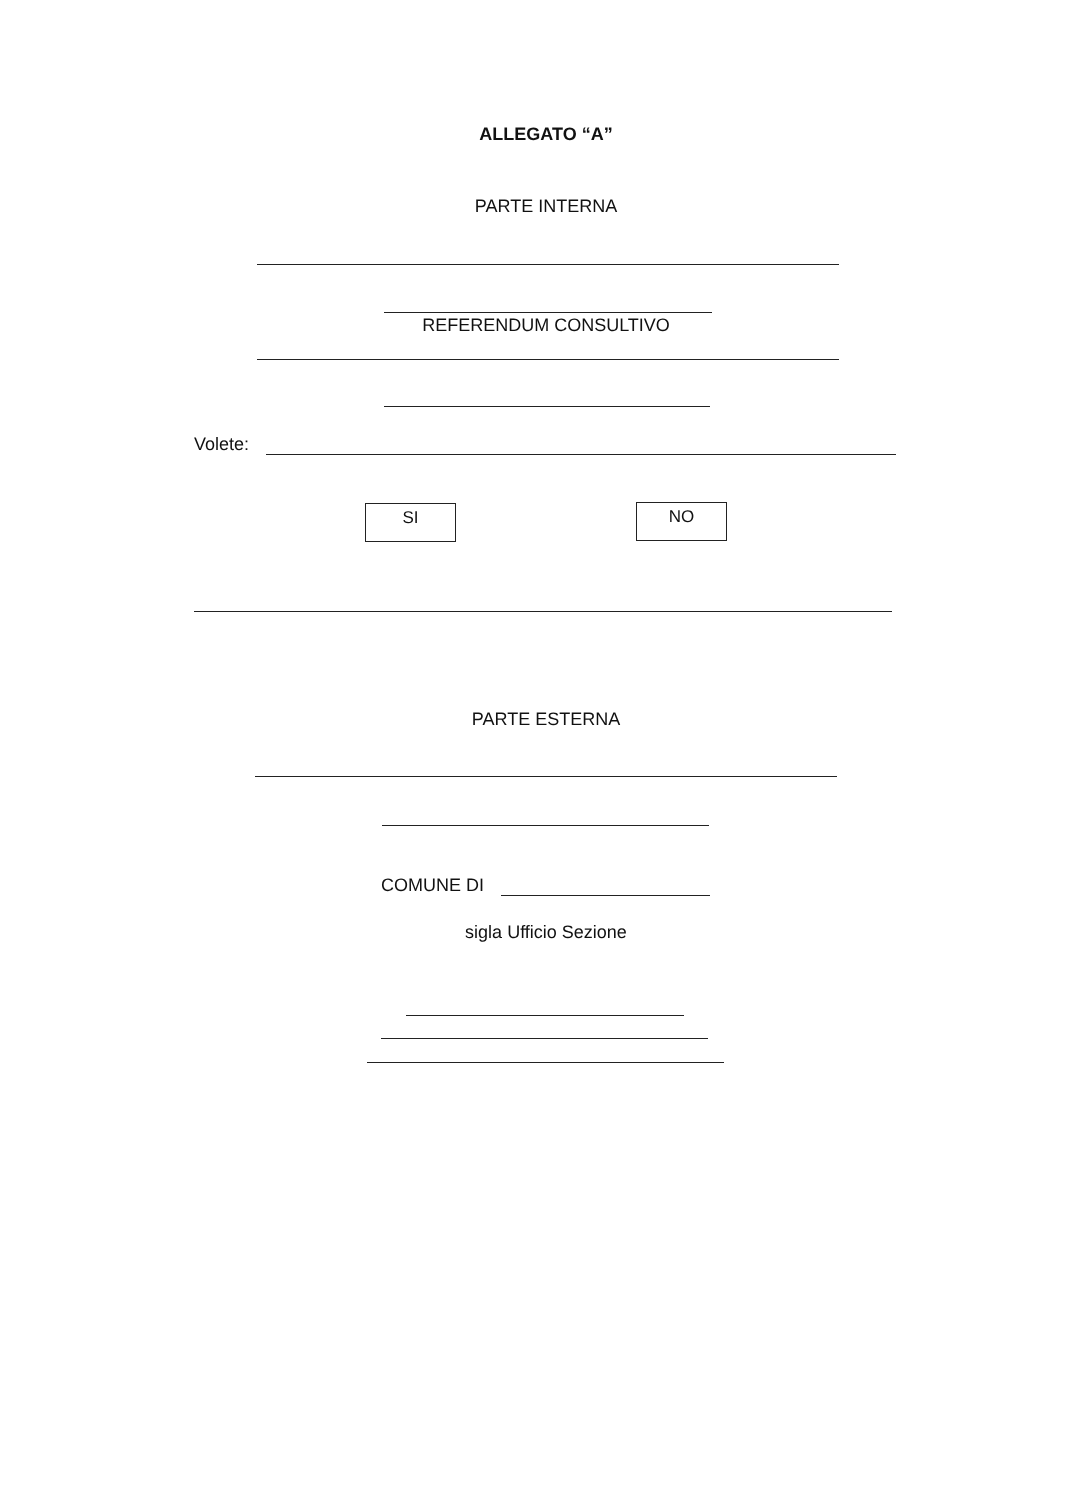ALLEGATO “A”
PARTE INTERNA
REFERENDUM CONSULTIVO
Volete:
SI NO
PARTE ESTERNA
COMUNE DI
sigla Ufficio Sezione